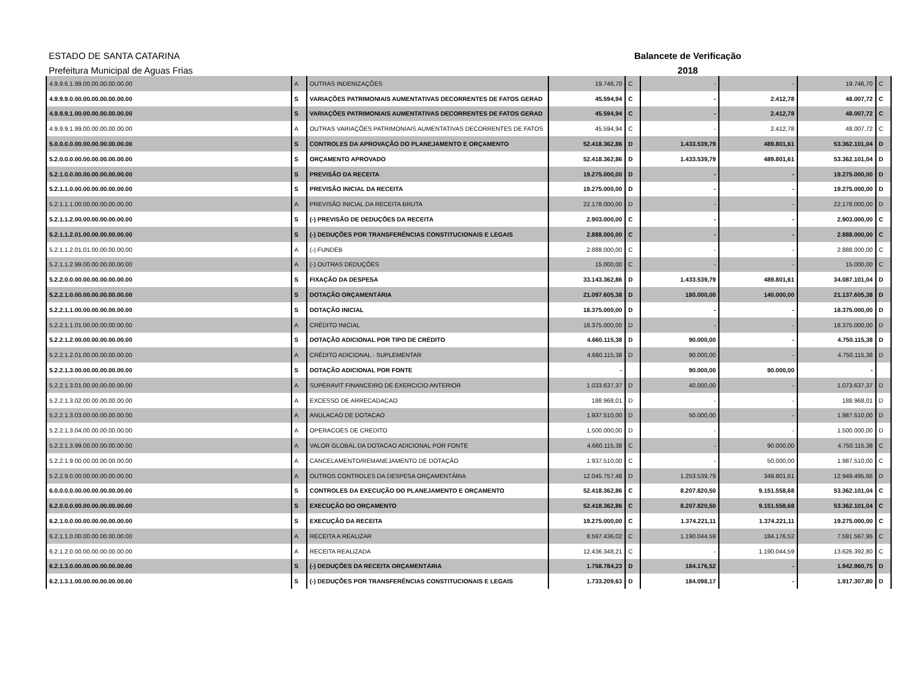ESTADO DE SANTA CATARINA
Prefeitura Municipal de Aguas Frias
Balancete de Verificação
2018
| 4.9.9.6.1.99.00.00.00.00.00.00 | A | OUTRAS INDENIZAÇÕES | 19.746,70 | C | - | - | 19.746,70 | C |
| 4.9.9.9.0.00.00.00.00.00.00.00 | S | VARIAÇÕES PATRIMONIAIS AUMENTATIVAS DECORRENTES DE FATOS GERAD | 45.594,94 | C | - | 2.412,78 | 48.007,72 | C |
| 4.9.9.9.1.00.00.00.00.00.00.00 | S | VARIAÇÕES PATRIMONIAIS AUMENTATIVAS DECORRENTES DE FATOS GERAD | 45.594,94 | C | - | 2.412,78 | 48.007,72 | C |
| 4.9.9.9.1.99.00.00.00.00.00.00 | A | OUTRAS VARIAÇÕES PATRIMONIAIS AUMENTATIVAS DECORRENTES DE FATOS | 45.594,94 | C | - | 2.412,78 | 48.007,72 | C |
| 5.0.0.0.0.00.00.00.00.00.00.00 | S | CONTROLES DA APROVAÇÃO DO PLANEJAMENTO E ORÇAMENTO | 52.418.362,86 | D | 1.433.539,79 | 489.801,61 | 53.362.101,04 | D |
| 5.2.0.0.0.00.00.00.00.00.00.00 | S | ORÇAMENTO APROVADO | 52.418.362,86 | D | 1.433.539,79 | 489.801,61 | 53.362.101,04 | D |
| 5.2.1.0.0.00.00.00.00.00.00.00 | S | PREVISÃO DA RECEITA | 19.275.000,00 | D | - | - | 19.275.000,00 | D |
| 5.2.1.1.0.00.00.00.00.00.00.00 | S | PREVISÃO INICIAL DA RECEITA | 19.275.000,00 | D | - | - | 19.275.000,00 | D |
| 5.2.1.1.1.00.00.00.00.00.00.00 | A | PREVISÃO INICIAL DA RECEITA BRUTA | 22.178.000,00 | D | - | - | 22.178.000,00 | D |
| 5.2.1.1.2.00.00.00.00.00.00.00 | S | (-) PREVISÃO DE DEDUÇÕES DA RECEITA | 2.903.000,00 | C | - | - | 2.903.000,00 | C |
| 5.2.1.1.2.01.00.00.00.00.00.00 | S | (-) DEDUÇÕES POR TRANSFERÊNCIAS CONSTITUCIONAIS E LEGAIS | 2.888.000,00 | C | - | - | 2.888.000,00 | C |
| 5.2.1.1.2.01.01.00.00.00.00.00 | A | (-) FUNDEB | 2.888.000,00 | C | - | - | 2.888.000,00 | C |
| 5.2.1.1.2.99.00.00.00.00.00.00 | A | (-) OUTRAS DEDUÇÕES | 15.000,00 | C | - | - | 15.000,00 | C |
| 5.2.2.0.0.00.00.00.00.00.00.00 | S | FIXAÇÃO DA DESPESA | 33.143.362,86 | D | 1.433.539,79 | 489.801,61 | 34.087.101,04 | D |
| 5.2.2.1.0.00.00.00.00.00.00.00 | S | DOTAÇÃO ORÇAMENTÁRIA | 21.097.605,38 | D | 180.000,00 | 140.000,00 | 21.137.605,38 | D |
| 5.2.2.1.1.00.00.00.00.00.00.00 | S | DOTAÇÃO INICIAL | 18.375.000,00 | D | - | - | 18.375.000,00 | D |
| 5.2.2.1.1.01.00.00.00.00.00.00 | A | CRÉDITO INICIAL | 18.375.000,00 | D | - | - | 18.375.000,00 | D |
| 5.2.2.1.2.00.00.00.00.00.00.00 | S | DOTAÇÃO ADICIONAL POR TIPO DE CRÉDITO | 4.660.115,38 | D | 90.000,00 | - | 4.750.115,38 | D |
| 5.2.2.1.2.01.00.00.00.00.00.00 | A | CRÉDITO ADICIONAL - SUPLEMENTAR | 4.660.115,38 | D | 90.000,00 | - | 4.750.115,38 | D |
| 5.2.2.1.3.00.00.00.00.00.00.00 | S | DOTAÇÃO ADICIONAL POR FONTE | - | | 90.000,00 | 90.000,00 | - | |
| 5.2.2.1.3.01.00.00.00.00.00.00 | A | SUPERAVIT FINANCEIRO DE EXERCICIO ANTERIOR | 1.033.637,37 | D | 40.000,00 | - | 1.073.637,37 | D |
| 5.2.2.1.3.02.00.00.00.00.00.00 | A | EXCESSO DE ARRECADACAO | 188.968,01 | D | - | - | 188.968,01 | D |
| 5.2.2.1.3.03.00.00.00.00.00.00 | A | ANULACAO DE DOTACAO | 1.937.510,00 | D | 50.000,00 | - | 1.987.510,00 | D |
| 5.2.2.1.3.04.00.00.00.00.00.00 | A | OPERACOES DE CREDITO | 1.500.000,00 | D | - | - | 1.500.000,00 | D |
| 5.2.2.1.3.99.00.00.00.00.00.00 | A | VALOR GLOBAL DA DOTACAO ADICIONAL POR FONTE | 4.660.115,38 | C | - | 90.000,00 | 4.750.115,38 | C |
| 5.2.2.1.9.00.00.00.00.00.00.00 | A | CANCELAMENTO/REMANEJAMENTO DE DOTAÇÃO | 1.937.510,00 | C | - | 50.000,00 | 1.987.510,00 | C |
| 5.2.2.9.0.00.00.00.00.00.00.00 | A | OUTROS CONTROLES DA DESPESA ORÇAMENTÁRIA | 12.045.757,48 | D | 1.253.539,79 | 349.801,61 | 12.949.495,66 | D |
| 6.0.0.0.0.00.00.00.00.00.00.00 | S | CONTROLES DA EXECUÇÃO DO PLANEJAMENTO E ORÇAMENTO | 52.418.362,86 | C | 8.207.820,50 | 9.151.558,68 | 53.362.101,04 | C |
| 6.2.0.0.0.00.00.00.00.00.00.00 | S | EXECUÇÃO DO ORÇAMENTO | 52.418.362,86 | C | 8.207.820,50 | 9.151.558,68 | 53.362.101,04 | C |
| 6.2.1.0.0.00.00.00.00.00.00.00 | S | EXECUÇÃO DA RECEITA | 19.275.000,00 | C | 1.374.221,11 | 1.374.221,11 | 19.275.000,00 | C |
| 6.2.1.1.0.00.00.00.00.00.00.00 | A | RECEITA A REALIZAR | 8.597.436,02 | C | 1.190.044,59 | 184.176,52 | 7.591.567,95 | C |
| 6.2.1.2.0.00.00.00.00.00.00.00 | A | RECEITA REALIZADA | 12.436.348,21 | C | - | 1.190.044,59 | 13.626.392,80 | C |
| 6.2.1.3.0.00.00.00.00.00.00.00 | S | (-) DEDUÇÕES DA RECEITA ORÇAMENTÁRIA | 1.758.784,23 | D | 184.176,52 | - | 1.942.960,75 | D |
| 6.2.1.3.1.00.00.00.00.00.00.00 | S | (-) DEDUÇÕES POR TRANSFERÊNCIAS CONSTITUCIONAIS E LEGAIS | 1.733.209,63 | D | 184.098,17 | - | 1.917.307,80 | D |